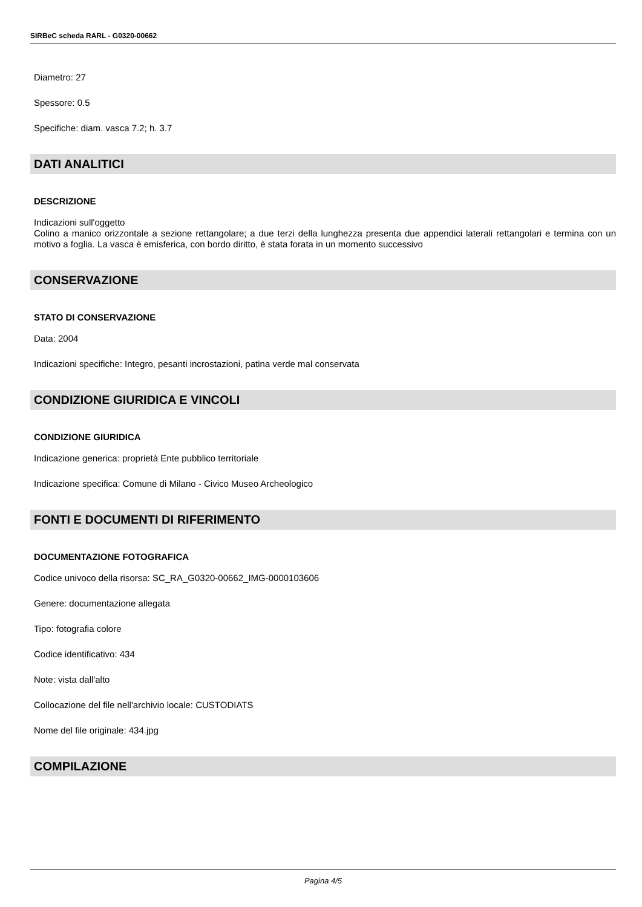SIRBeC scheda RARL - G0320-00662
Diametro: 27
Spessore: 0.5
Specifiche: diam. vasca 7.2; h. 3.7
DATI ANALITICI
DESCRIZIONE
Indicazioni sull'oggetto
Colino a manico orizzontale a sezione rettangolare; a due terzi della lunghezza presenta due appendici laterali rettangolari e termina con un motivo a foglia. La vasca è emisferica, con bordo diritto, è stata forata in un momento successivo
CONSERVAZIONE
STATO DI CONSERVAZIONE
Data: 2004
Indicazioni specifiche: Integro, pesanti incrostazioni, patina verde mal conservata
CONDIZIONE GIURIDICA E VINCOLI
CONDIZIONE GIURIDICA
Indicazione generica: proprietà Ente pubblico territoriale
Indicazione specifica: Comune di Milano - Civico Museo Archeologico
FONTI E DOCUMENTI DI RIFERIMENTO
DOCUMENTAZIONE FOTOGRAFICA
Codice univoco della risorsa: SC_RA_G0320-00662_IMG-0000103606
Genere: documentazione allegata
Tipo: fotografia colore
Codice identificativo: 434
Note: vista dall'alto
Collocazione del file nell'archivio locale: CUSTODIATS
Nome del file originale: 434.jpg
COMPILAZIONE
Pagina 4/5